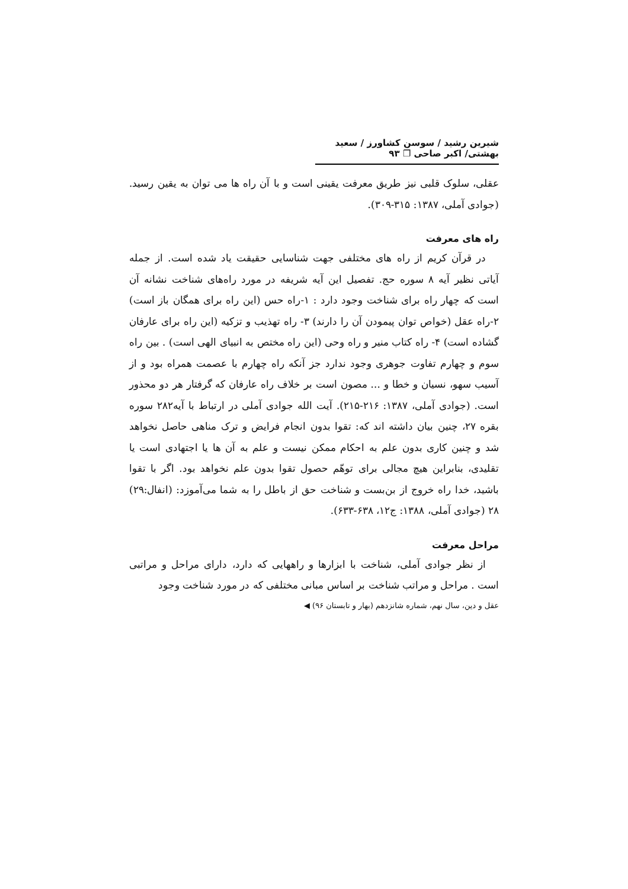شیرین رشید / سوسن کشاورز / سعید بهشتی/ اکبر صاحی ❐ ۹۳
عقلی، سلوک قلبی نیز طریق معرفت یقینی است و با آن راه ها می توان به یقین رسید. (جوادی آملی، ۱۳۸۷: ۳۱۵-۳۰۹).
راه های معرفت
در قرآن کریم از راه های مختلفی جهت شناسایی حقیقت یاد شده است. از جمله آیاتی نظیر آیه ۸ سوره حج. تفصیل این آیه شریفه در مورد راه‌های شناخت نشانه آن است که چهار راه برای شناخت وجود دارد : ۱-راه حس (این راه برای همگان باز است) ۲-راه عقل (خواص توان پیمودن آن را دارند) ۳- راه تهذیب و تزکیه (این راه برای عارفان گشاده است) ۴- راه کتاب منیر و راه وحی (این راه مختص به انبیای الهی است) . بین راه سوم و چهارم تفاوت جوهری وجود ندارد جز آنکه راه چهارم با عصمت همراه بود و از آسیب سهو، نسیان و خطا و ... مصون است بر خلاف راه عارفان که گرفتار هر دو محذور است. (جوادی آملی، ۱۳۸۷: ۲۱۶-۲۱۵). آیت الله جوادی آملی در ارتباط با آیه۲۸۲ سوره بقره ۲۷، چنین بیان داشته اند که: تقوا بدون انجام فرایض و ترک مناهی حاصل نخواهد شد و چنین کاری بدون علم به احکام ممکن نیست و علم به آن ها یا اجتهادی است یا تقلیدی، بنابراین هیچ مجالی برای توهّم حصول تقوا بدون علم نخواهد بود. اگر با تقوا باشید، خدا راه خروج از بن‌بست و شناخت حق از باطل را به شما می‌آموزد: (انفال:۲۹) ۲۸ (جوادی آملی، ۱۳۸۸: ج۱۲، ۶۳۸-۶۳۳).
مراحل معرفت
از نظر جوادی آملی، شناخت با ابزارها و راههایی که دارد، دارای مراحل و مراتبی است . مراحل و مراتب شناخت بر اساس مبانی مختلفی که در مورد شناخت وجود
عقل و دین، سال نهم، شماره شانزدهم (بهار و تابستان ۹۶) ◀